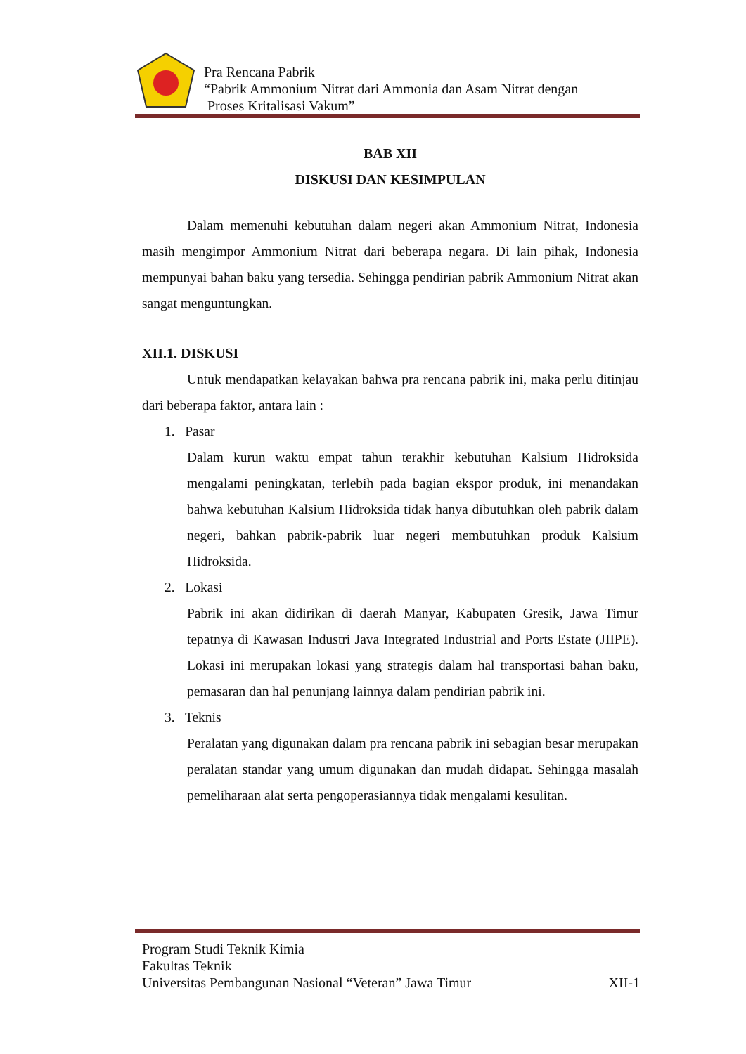Pra Rencana Pabrik
“Pabrik Ammonium Nitrat dari Ammonia dan Asam Nitrat dengan
Proses Kritalisasi Vakum”
BAB XII
DISKUSI DAN KESIMPULAN
Dalam memenuhi kebutuhan dalam negeri akan Ammonium Nitrat, Indonesia masih mengimpor Ammonium Nitrat dari beberapa negara. Di lain pihak, Indonesia mempunyai bahan baku yang tersedia. Sehingga pendirian pabrik Ammonium Nitrat akan sangat menguntungkan.
XII.1. DISKUSI
Untuk mendapatkan kelayakan bahwa pra rencana pabrik ini, maka perlu ditinjau dari beberapa faktor, antara lain :
1. Pasar
Dalam kurun waktu empat tahun terakhir kebutuhan Kalsium Hidroksida mengalami peningkatan, terlebih pada bagian ekspor produk, ini menandakan bahwa kebutuhan Kalsium Hidroksida tidak hanya dibutuhkan oleh pabrik dalam negeri, bahkan pabrik-pabrik luar negeri membutuhkan produk Kalsium Hidroksida.
2. Lokasi
Pabrik ini akan didirikan di daerah Manyar, Kabupaten Gresik, Jawa Timur tepatnya di Kawasan Industri Java Integrated Industrial and Ports Estate (JIIPE). Lokasi ini merupakan lokasi yang strategis dalam hal transportasi bahan baku, pemasaran dan hal penunjang lainnya dalam pendirian pabrik ini.
3. Teknis
Peralatan yang digunakan dalam pra rencana pabrik ini sebagian besar merupakan peralatan standar yang umum digunakan dan mudah didapat. Sehingga masalah pemeliharaan alat serta pengoperasiannya tidak mengalami kesulitan.
Program Studi Teknik Kimia
Fakultas Teknik
Universitas Pembangunan Nasional “Veteran” Jawa Timur XII-1